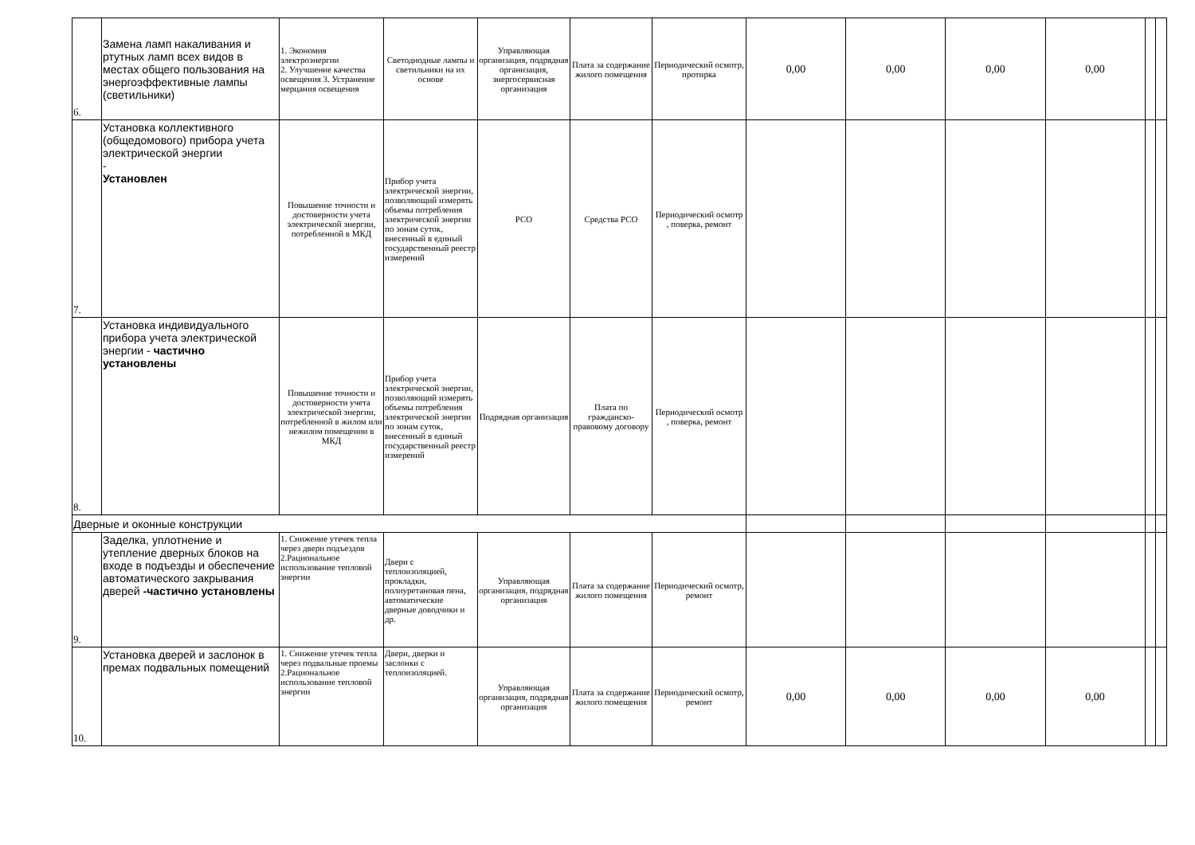| 6. | Замена ламп накаливания и ртутных ламп всех видов в местах общего пользования на энергоэффективные лампы (светильники) | 1. Экономия электроэнергии 2. Улучшение качества освещения 3. Устранение мерцания освещения | Светодиодные лампы и светильники на их основе | Управляющая организация, подрядная организация, энергосервисная организация | Плата за содержание жилого помещения | Периодический осмотр, протирка | 0,00 | 0,00 | 0,00 | 0,00 | | |
| 7. | Установка коллективного (общедомового) прибора учета электрической энергии - Установлен | Повышение точности и достоверности учета электрической энергии, потребленной в МКД | Прибор учета электрической энергии, позволяющий измерять объемы потребления электрической энергии по зонам суток, внесенный в единый государственный реестр измерений | РСО | Средства РСО | Периодический осмотр , поверка, ремонт | | | | | | |
| 8. | Установка индивидуального прибора учета электрической энергии - частично установлены | Повышение точности и достоверности учета электрической энергии, потребленной в жилом или нежилом помещении в МКД | Прибор учета электрической энергии, позволяющий измерять объемы потребления электрической энергии по зонам суток, внесенный в единый государственный реестр измерений | Подрядная организация | Плата по гражданско-правовому договору | Периодический осмотр , поверка, ремонт | | | | | | |
| Дверные и оконные конструкции | | | | | | | | | | | | |
| 9. | Заделка, уплотнение и утепление дверных блоков на входе в подъезды и обеспечение автоматического закрывания дверей -частично установлены | 1. Снижение утечек тепла через двери подъездов 2.Рациональное использование тепловой энергии | Двери с теплоизоляцией, прокладки, полиуретановая пена, автоматические дверные доводчики и др. | Управляющая организация, подрядная организация | Плата за содержание жилого помещения | Периодический осмотр, ремонт | | | | | | |
| 10. | Установка дверей и заслонок в премах подвальных помещений | 1. Снижение утечек тепла через подвальные проемы 2.Рациональное использование тепловой энергии | Двери, дверки и заслонки с теплоизоляцией. | Управляющая организация, подрядная организация | Плата за содержание жилого помещения | Периодический осмотр, ремонт | 0,00 | 0,00 | 0,00 | 0,00 | | |